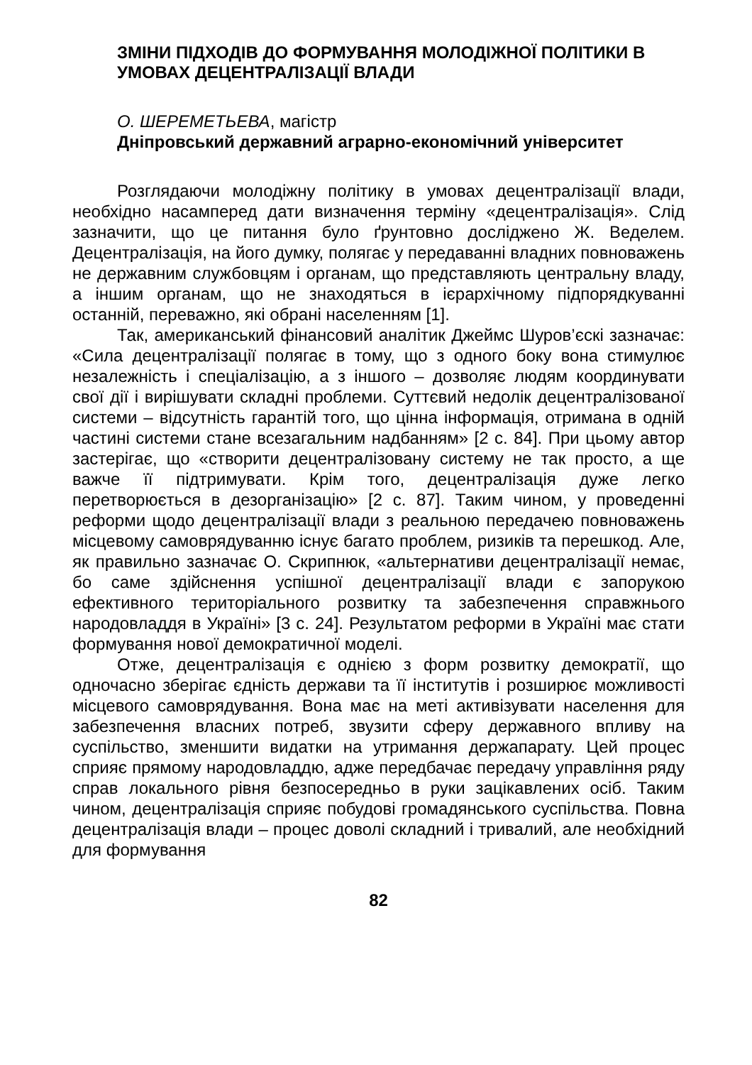ЗМІНИ ПІДХОДІВ ДО ФОРМУВАННЯ МОЛОДІЖНОЇ ПОЛІТИКИ В УМОВАХ ДЕЦЕНТРАЛІЗАЦІЇ ВЛАДИ
О. ШЕРЕМЕТЬЕВА, магістр
Дніпровський державний аграрно-економічний університет
Розглядаючи молодіжну політику в умовах децентралізації влади, необхідно насамперед дати визначення терміну «децентралізація». Слід зазначити, що це питання було ґрунтовно досліджено Ж. Веделем. Децентралізація, на його думку, полягає у передаванні владних повноважень не державним службовцям і органам, що представляють центральну владу, а іншим органам, що не знаходяться в ієрархічному підпорядкуванні останній, переважно, які обрані населенням [1].
Так, американський фінансовий аналітик Джеймс Шуров’єскі зазначає: «Сила децентралізації полягає в тому, що з одного боку вона стимулює незалежність і спеціалізацію, а з іншого – дозволяє людям координувати свої дії і вирішувати складні проблеми. Суттєвий недолік децентралізованої системи – відсутність гарантій того, що цінна інформація, отримана в одній частині системи стане всезагальним надбанням» [2 с. 84]. При цьому автор застерігає, що «створити децентралізовану систему не так просто, а ще важче її підтримувати. Крім того, децентралізація дуже легко перетворюється в дезорганізацію» [2 с. 87]. Таким чином, у проведенні реформи щодо децентралізації влади з реальною передачею повноважень місцевому самоврядуванню існує багато проблем, ризиків та перешкод. Але, як правильно зазначає О. Скрипнюк, «альтернативи децентралізації немає, бо саме здійснення успішної децентралізації влади є запорукою ефективного територіального розвитку та забезпечення справжнього народовладдя в Україні» [3 с. 24]. Результатом реформи в Україні має стати формування нової демократичної моделі.
Отже, децентралізація є однією з форм розвитку демократії, що одночасно зберігає єдність держави та її інститутів і розширює можливості місцевого самоврядування. Вона має на меті активізувати населення для забезпечення власних потреб, звузити сферу державного впливу на суспільство, зменшити видатки на утримання держапарату. Цей процес сприяє прямому народовладдю, адже передбачає передачу управління ряду справ локального рівня безпосередньо в руки зацікавлених осіб. Таким чином, децентралізація сприяє побудові громадянського суспільства. Повна децентралізація влади – процес доволі складний і тривалий, але необхідний для формування
82